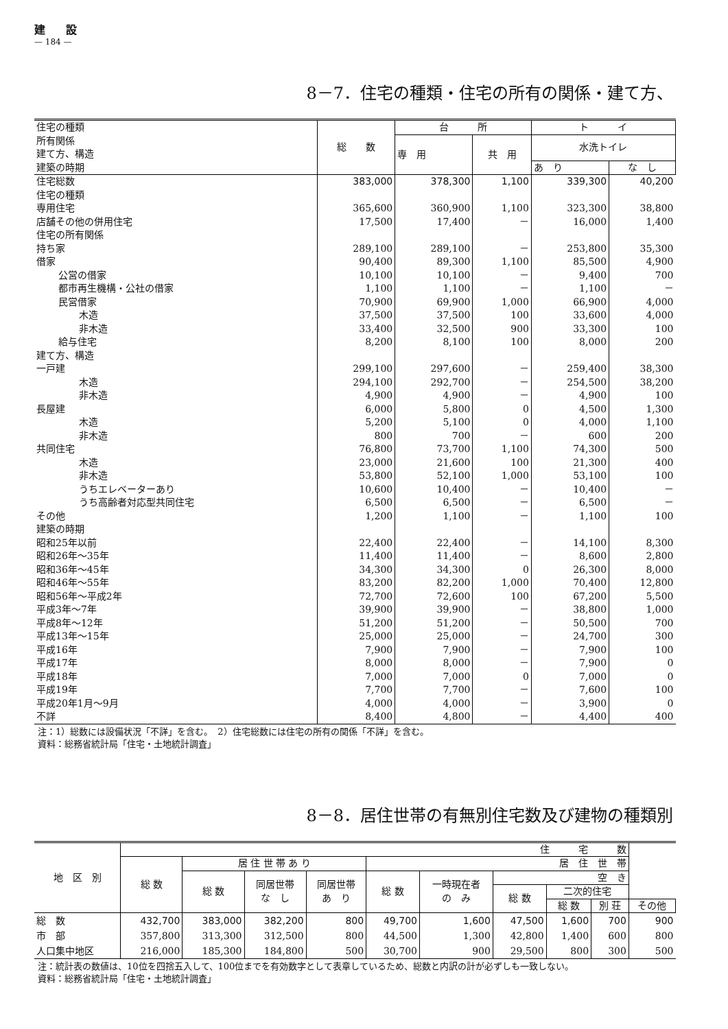建設
— 184 —
8－7．住宅の種類・住宅の所有の関係・建て方、
| 住宅の種類 所有関係 建て方、構造 建築の時期 | 総 数 | 台 所 | | ト イ | |
| --- | --- | --- | --- | --- | --- |
| | | 専 用 | 共 用 | 水洗トイレ | |
| | | | | あ り | な し |
| 住宅総数 | 383,000 | 378,300 | 1,100 | 339,300 | 40,200 |
| 住宅の種類 | | | | | |
| 専用住宅 | 365,600 | 360,900 | 1,100 | 323,300 | 38,800 |
| 店舗その他の併用住宅 | 17,500 | 17,400 | － | 16,000 | 1,400 |
| 住宅の所有関係 | | | | | |
| 持ち家 | 289,100 | 289,100 | － | 253,800 | 35,300 |
| 借家 | 90,400 | 89,300 | 1,100 | 85,500 | 4,900 |
| 公営の借家 | 10,100 | 10,100 | － | 9,400 | 700 |
| 都市再生機構・公社の借家 | 1,100 | 1,100 | － | 1,100 | － |
| 民営借家 | 70,900 | 69,900 | 1,000 | 66,900 | 4,000 |
| 木造 | 37,500 | 37,500 | 100 | 33,600 | 4,000 |
| 非木造 | 33,400 | 32,500 | 900 | 33,300 | 100 |
| 給与住宅 | 8,200 | 8,100 | 100 | 8,000 | 200 |
| 建て方、構造 | | | | | |
| 一戸建 | 299,100 | 297,600 | － | 259,400 | 38,300 |
| 木造 | 294,100 | 292,700 | － | 254,500 | 38,200 |
| 非木造 | 4,900 | 4,900 | － | 4,900 | 100 |
| 長屋建 | 6,000 | 5,800 | 0 | 4,500 | 1,300 |
| 木造 | 5,200 | 5,100 | 0 | 4,000 | 1,100 |
| 非木造 | 800 | 700 | － | 600 | 200 |
| 共同住宅 | 76,800 | 73,700 | 1,100 | 74,300 | 500 |
| 木造 | 23,000 | 21,600 | 100 | 21,300 | 400 |
| 非木造 | 53,800 | 52,100 | 1,000 | 53,100 | 100 |
| うちエレベーターあり | 10,600 | 10,400 | － | 10,400 | － |
| うち高齢者対応型共同住宅 | 6,500 | 6,500 | － | 6,500 | － |
| その他 | 1,200 | 1,100 | － | 1,100 | 100 |
| 建築の時期 | | | | | |
| 昭和25年以前 | 22,400 | 22,400 | － | 14,100 | 8,300 |
| 昭和26年～35年 | 11,400 | 11,400 | － | 8,600 | 2,800 |
| 昭和36年～45年 | 34,300 | 34,300 | 0 | 26,300 | 8,000 |
| 昭和46年～55年 | 83,200 | 82,200 | 1,000 | 70,400 | 12,800 |
| 昭和56年～平成2年 | 72,700 | 72,600 | 100 | 67,200 | 5,500 |
| 平成3年～7年 | 39,900 | 39,900 | － | 38,800 | 1,000 |
| 平成8年～12年 | 51,200 | 51,200 | － | 50,500 | 700 |
| 平成13年～15年 | 25,000 | 25,000 | － | 24,700 | 300 |
| 平成16年 | 7,900 | 7,900 | － | 7,900 | 100 |
| 平成17年 | 8,000 | 8,000 | － | 7,900 | 0 |
| 平成18年 | 7,000 | 7,000 | 0 | 7,000 | 0 |
| 平成19年 | 7,700 | 7,700 | － | 7,600 | 100 |
| 平成20年1月～9月 | 4,000 | 4,000 | － | 3,900 | 0 |
| 不詳 | 8,400 | 4,800 | － | 4,400 | 400 |
注：1）総数には設備状況「不詳」を含む。　2）住宅総数には住宅の所有の関係「不詳」を含む。
資料：総務省統計局「住宅・土地統計調査」
8－8．居住世帯の有無別住宅数及び建物の種類別
| 地 区 別 | 住 宅 数 | | | | | | | | | |
| --- | --- | --- | --- | --- | --- | --- | --- | --- | --- | --- |
| | 総 数 | 居 住 世 帯 あ り | | | 居 住 世 帯 | | | | | |
| | | 総 数 | 同居世帯 な し | 同居世帯 あ り | 総 数 | 一時現在者 の み | 空 き | | | |
| | | | | | | | 総 数 | 二次的住宅 | | |
| | | | | | | | | 総 数 | 別 荘 | その他 |
| 総 数 | 432,700 | 383,000 | 382,200 | 800 | 49,700 | 1,600 | 47,500 | 1,600 | 700 | 900 |
| 市 部 | 357,800 | 313,300 | 312,500 | 800 | 44,500 | 1,300 | 42,800 | 1,400 | 600 | 800 |
| 人口集中地区 | 216,000 | 185,300 | 184,800 | 500 | 30,700 | 900 | 29,500 | 800 | 300 | 500 |
注：統計表の数値は、10位を四捨五入して、100位までを有効数字として表章しているため、総数と内訳の計が必ずしも一致しない。
資料：総務省統計局「住宅・土地統計調査」